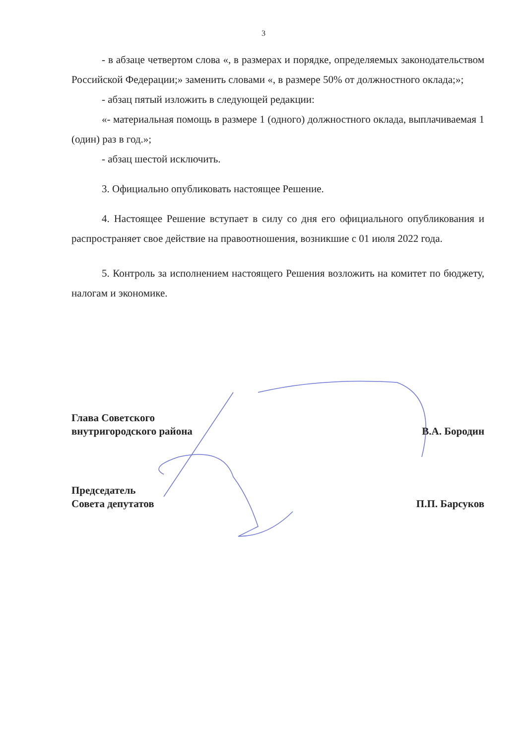3
- в абзаце четвертом слова «, в размерах и порядке, определяемых законодательством Российской Федерации;» заменить словами «, в размере 50% от должностного оклада;»;
- абзац пятый изложить в следующей редакции:
«- материальная помощь в размере 1 (одного) должностного оклада, выплачиваемая 1 (один) раз в год.»;
- абзац шестой исключить.
3. Официально опубликовать настоящее Решение.
4. Настоящее Решение вступает в силу со дня его официального опубликования и распространяет свое действие на правоотношения, возникшие с 01 июля 2022 года.
5. Контроль за исполнением настоящего Решения возложить на комитет по бюджету, налогам и экономике.
Глава Советского
внутригородского района
В.А. Бородин
Председатель
Совета депутатов
П.П. Барсуков